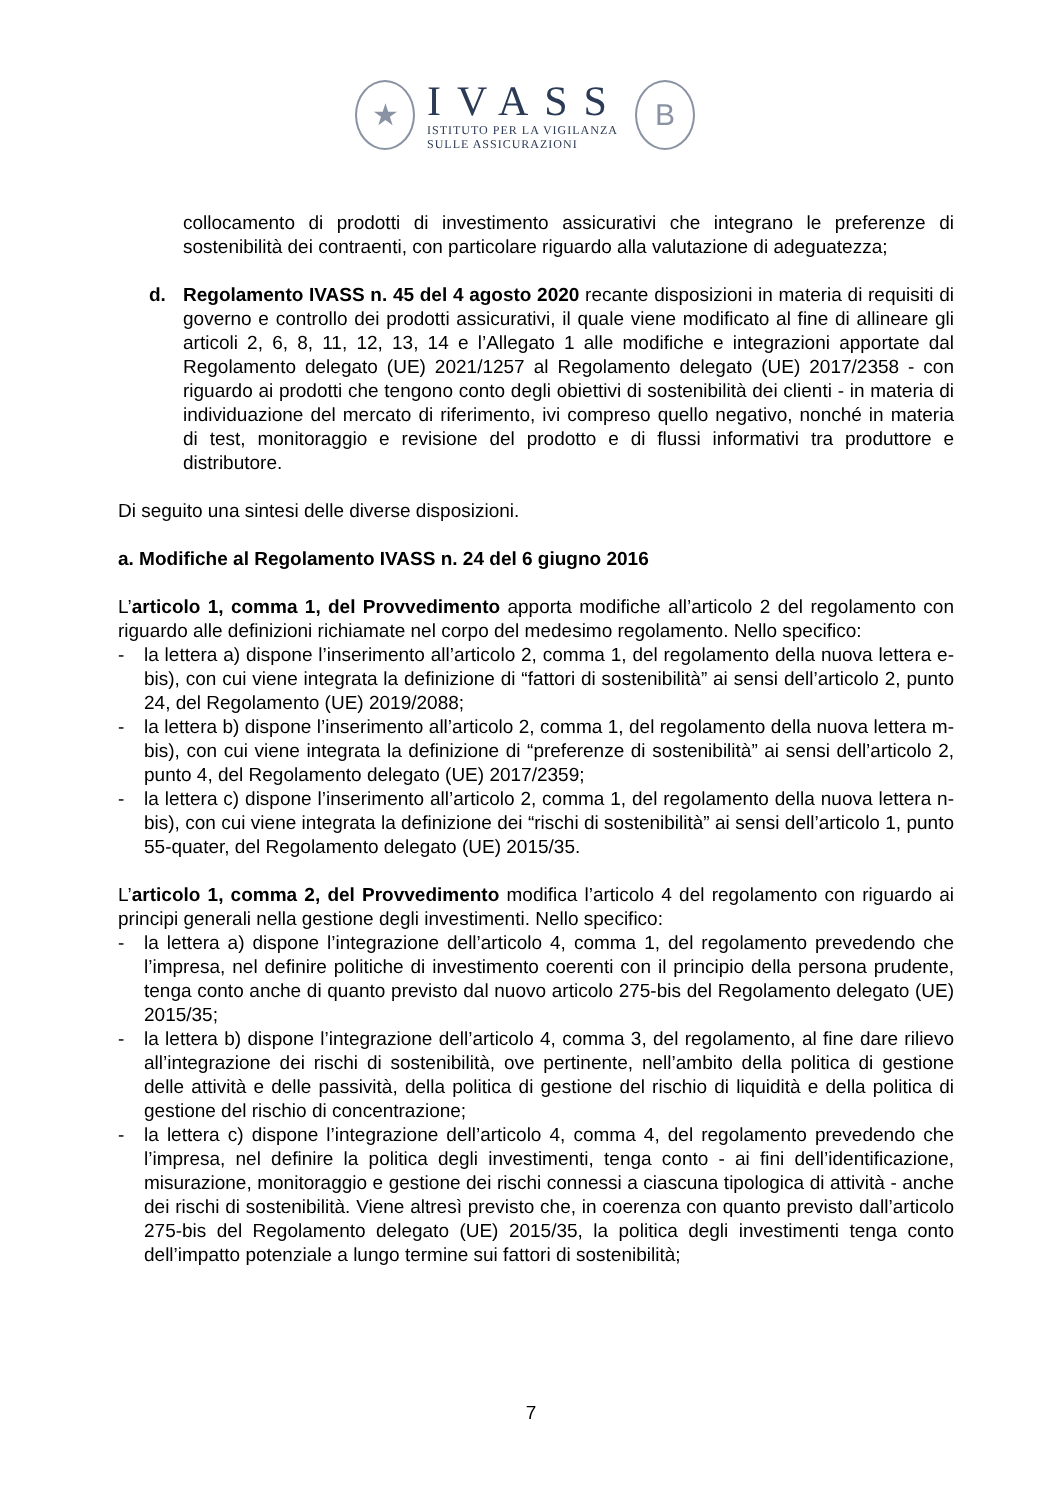★
IVASS
ISTITUTO PER LA VIGILANZA
SULLE ASSICURAZIONI
B
collocamento di prodotti di investimento assicurativi che integrano le preferenze di sostenibilità dei contraenti, con particolare riguardo alla valutazione di adeguatezza;
d. Regolamento IVASS n. 45 del 4 agosto 2020 recante disposizioni in materia di requisiti di governo e controllo dei prodotti assicurativi, il quale viene modificato al fine di allineare gli articoli 2, 6, 8, 11, 12, 13, 14 e l’Allegato 1 alle modifiche e integrazioni apportate dal Regolamento delegato (UE) 2021/1257 al Regolamento delegato (UE) 2017/2358 - con riguardo ai prodotti che tengono conto degli obiettivi di sostenibilità dei clienti - in materia di individuazione del mercato di riferimento, ivi compreso quello negativo, nonché in materia di test, monitoraggio e revisione del prodotto e di flussi informativi tra produttore e distributore.
Di seguito una sintesi delle diverse disposizioni.
a. Modifiche al Regolamento IVASS n. 24 del 6 giugno 2016
L’articolo 1, comma 1, del Provvedimento apporta modifiche all’articolo 2 del regolamento con riguardo alle definizioni richiamate nel corpo del medesimo regolamento. Nello specifico:
- la lettera a) dispone l’inserimento all’articolo 2, comma 1, del regolamento della nuova lettera e-bis), con cui viene integrata la definizione di “fattori di sostenibilità” ai sensi dell’articolo 2, punto 24, del Regolamento (UE) 2019/2088;
- la lettera b) dispone l’inserimento all’articolo 2, comma 1, del regolamento della nuova lettera m-bis), con cui viene integrata la definizione di “preferenze di sostenibilità” ai sensi dell’articolo 2, punto 4, del Regolamento delegato (UE) 2017/2359;
- la lettera c) dispone l’inserimento all’articolo 2, comma 1, del regolamento della nuova lettera n-bis), con cui viene integrata la definizione dei “rischi di sostenibilità” ai sensi dell’articolo 1, punto 55-quater, del Regolamento delegato (UE) 2015/35.
L’articolo 1, comma 2, del Provvedimento modifica l’articolo 4 del regolamento con riguardo ai principi generali nella gestione degli investimenti. Nello specifico:
- la lettera a) dispone l’integrazione dell’articolo 4, comma 1, del regolamento prevedendo che l’impresa, nel definire politiche di investimento coerenti con il principio della persona prudente, tenga conto anche di quanto previsto dal nuovo articolo 275-bis del Regolamento delegato (UE) 2015/35;
- la lettera b) dispone l’integrazione dell’articolo 4, comma 3, del regolamento, al fine dare rilievo all’integrazione dei rischi di sostenibilità, ove pertinente, nell’ambito della politica di gestione delle attività e delle passività, della politica di gestione del rischio di liquidità e della politica di gestione del rischio di concentrazione;
- la lettera c) dispone l’integrazione dell’articolo 4, comma 4, del regolamento prevedendo che l’impresa, nel definire la politica degli investimenti, tenga conto - ai fini dell’identificazione, misurazione, monitoraggio e gestione dei rischi connessi a ciascuna tipologica di attività - anche dei rischi di sostenibilità. Viene altresì previsto che, in coerenza con quanto previsto dall’articolo 275-bis del Regolamento delegato (UE) 2015/35, la politica degli investimenti tenga conto dell’impatto potenziale a lungo termine sui fattori di sostenibilità;
7